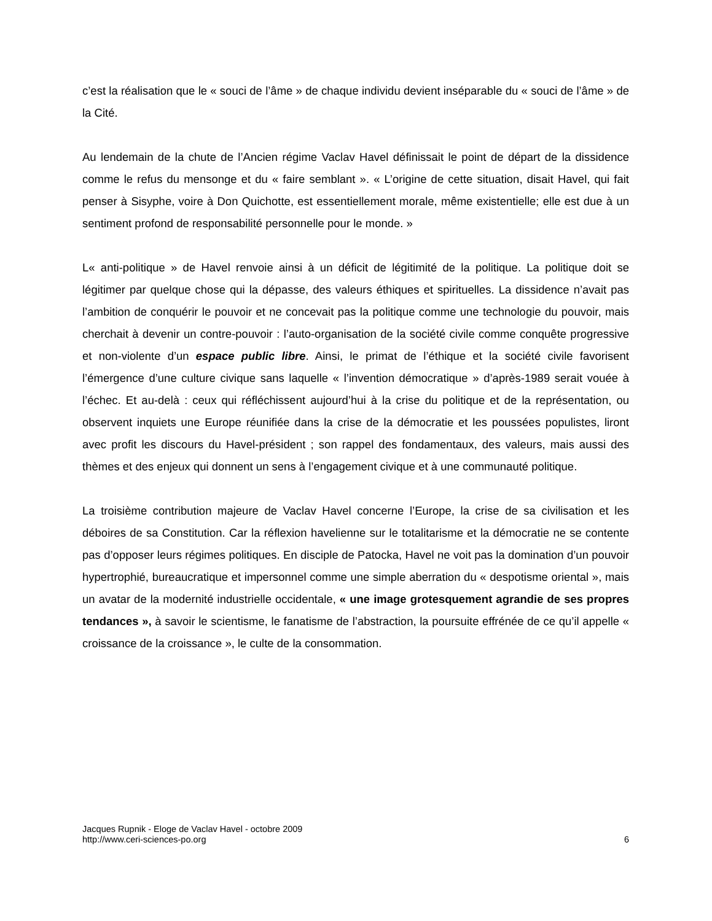c’est la réalisation que le « souci de l’âme » de chaque individu devient inséparable du « souci de l’âme » de la Cité.
Au lendemain de la chute de l’Ancien régime Vaclav Havel définissait le point de départ de la dissidence comme le refus du mensonge et du « faire semblant ». « L’origine de cette situation, disait Havel, qui fait penser à Sisyphe, voire à Don Quichotte, est essentiellement morale, même existentielle; elle est due à un sentiment profond de responsabilité personnelle pour le monde. »
L« anti-politique » de Havel renvoie ainsi à un déficit de légitimité de la politique. La politique doit se légitimer par quelque chose qui la dépasse, des valeurs éthiques et spirituelles. La dissidence n’avait pas l’ambition de conquérir le pouvoir et ne concevait pas la politique comme une technologie du pouvoir, mais cherchait à devenir un contre-pouvoir : l’auto-organisation de la société civile comme conquête progressive et non-violente d’un espace public libre. Ainsi, le primat de l’éthique et la société civile favorisent l’émergence d’une culture civique sans laquelle « l’invention démocratique » d’après-1989 serait vouée à l’échec. Et au-delà : ceux qui réfléchissent aujourd’hui à la crise du politique et de la représentation, ou observent inquiets une Europe réunifiée dans la crise de la démocratie et les poussées populistes, liront avec profit les discours du Havel-président ; son rappel des fondamentaux, des valeurs, mais aussi des thèmes et des enjeux qui donnent un sens à l’engagement civique et à une communauté politique.
La troisième contribution majeure de Vaclav Havel concerne l’Europe, la crise de sa civilisation et les déboires de sa Constitution. Car la réflexion havelienne sur le totalitarisme et la démocratie ne se contente pas d’opposer leurs régimes politiques. En disciple de Patocka, Havel ne voit pas la domination d’un pouvoir hypertrophié, bureaucratique et impersonnel comme une simple aberration du « despotisme oriental », mais un avatar de la modernité industrielle occidentale, « une image grotesquement agrandie de ses propres tendances », à savoir le scientisme, le fanatisme de l’abstraction, la poursuite effrénée de ce qu’il appelle « croissance de la croissance », le culte de la consommation.
Jacques Rupnik - Eloge de Vaclav Havel - octobre 2009
http://www.ceri-sciences-po.org
6